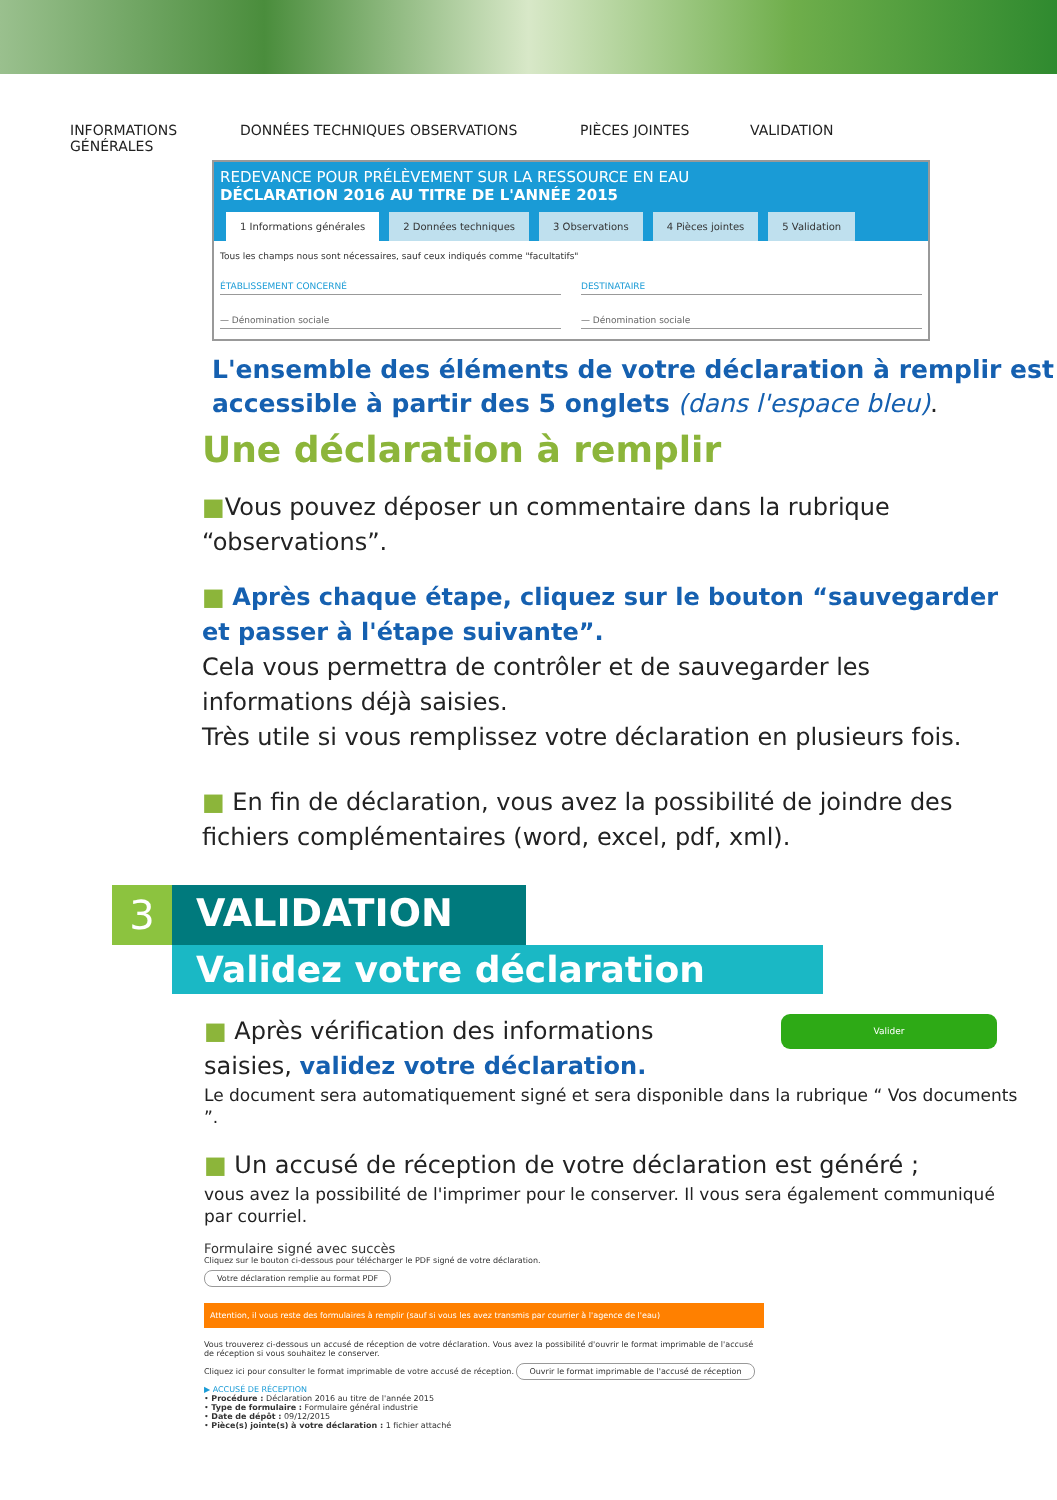INFORMATIONS
GÉNÉRALES
DONNÉES TECHNIQUES OBSERVATIONS PIÈCES JOINTES VALIDATION
REDEVANCE POUR PRÉLÈVEMENT SUR LA RESSOURCE EN EAU
DÉCLARATION 2016 AU TITRE DE L'ANNÉE 2015
1 Informations générales 2 Données techniques 3 Observations 4 Pièces jointes 5 Validation
Tous les champs nous sont nécessaires, sauf ceux indiqués comme "facultatifs"
ÉTABLISSEMENT CONCERNÉ DESTINATAIRE
— Dénomination sociale — Dénomination sociale
L'ensemble des éléments de votre déclaration à remplir est accessible à partir des 5 onglets (dans l'espace bleu).
Une déclaration à remplir
■Vous pouvez déposer un commentaire dans la rubrique “observations”.
■ Après chaque étape, cliquez sur le bouton “sauvegarder et passer à l'étape suivante”.
Cela vous permettra de contrôler et de sauvegarder les informations déjà saisies.
Très utile si vous remplissez votre déclaration en plusieurs fois.
■ En fin de déclaration, vous avez la possibilité de joindre des fichiers complémentaires (word, excel, pdf, xml).
3
VALIDATION
Validez votre déclaration
Valider ■ Après vérification des informations
saisies, validez votre déclaration.
Le document sera automatiquement signé et sera disponible dans la rubrique “ Vos documents ”.
■ Un accusé de réception de votre déclaration est généré ;
vous avez la possibilité de l'imprimer pour le conserver. Il vous sera également communiqué par courriel.
Formulaire signé avec succès
Cliquez sur le bouton ci-dessous pour télécharger le PDF signé de votre déclaration.
Votre déclaration remplie au format PDF
Attention, il vous reste des formulaires à remplir (sauf si vous les avez transmis par courrier à l'agence de l'eau)
Vous trouverez ci-dessous un accusé de réception de votre déclaration. Vous avez la possibilité d'ouvrir le format imprimable de l'accusé de réception si vous souhaitez le conserver.
Cliquez ici pour consulter le format imprimable de votre accusé de réception. Ouvrir le format imprimable de l'accusé de réception
▶ ACCUSÉ DE RÉCEPTION
• Procédure : Déclaration 2016 au titre de l'année 2015
• Type de formulaire : Formulaire général industrie
• Date de dépôt : 09/12/2015
• Pièce(s) jointe(s) à votre déclaration : 1 fichier attaché